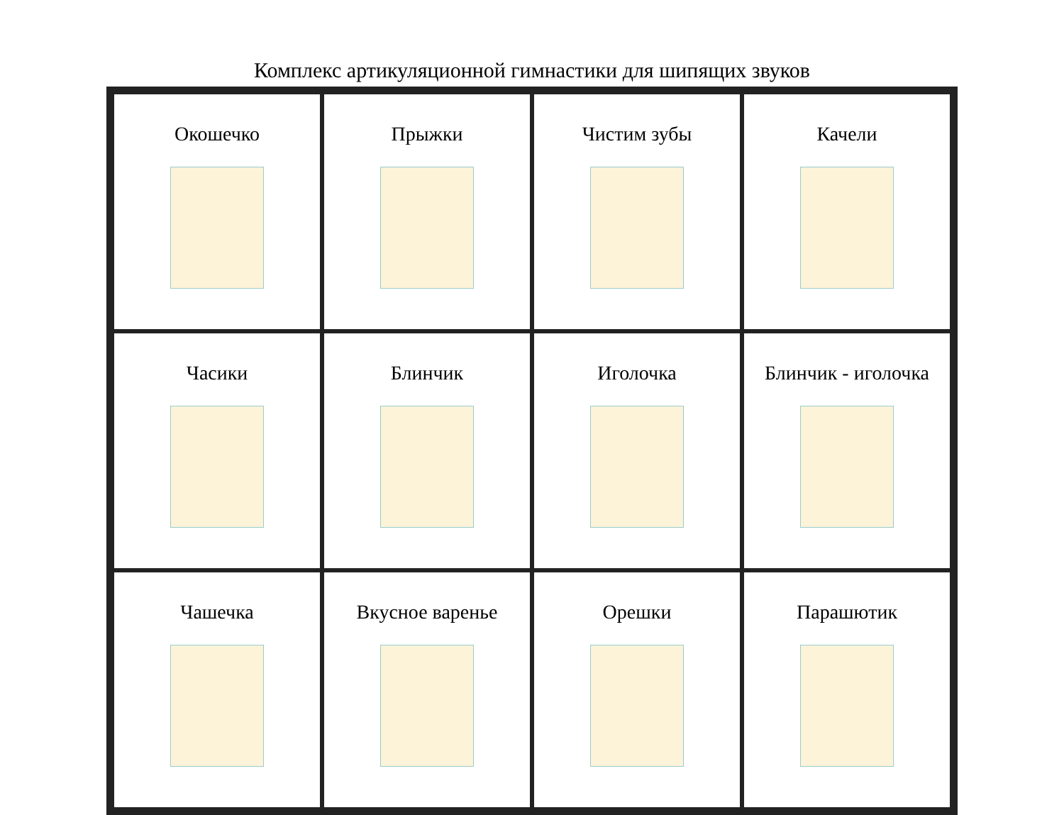Комплекс артикуляционной гимнастики для шипящих звуков
| Окошечко | Прыжки | Чистим зубы | Качели |
| Часики | Блинчик | Иголочка | Блинчик - иголочка |
| Чашечка | Вкусное варенье | Орешки | Парашютик |